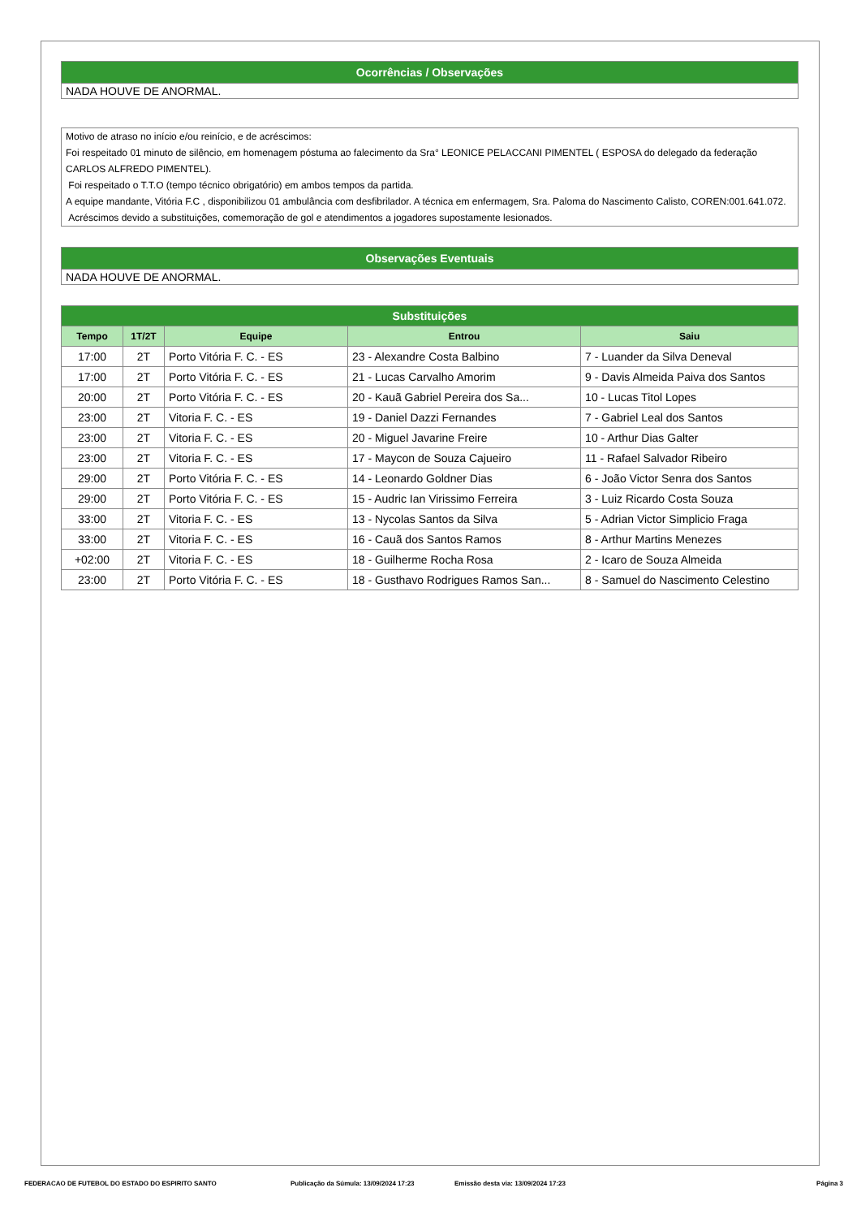Ocorrências / Observações
NADA HOUVE DE ANORMAL.
Motivo de atraso no início e/ou reinício, e de acréscimos:
Foi respeitado 01 minuto de silêncio, em homenagem póstuma ao falecimento da Sra° LEONICE PELACCANI PIMENTEL ( ESPOSA do delegado da federação CARLOS ALFREDO PIMENTEL).
Foi respeitado o T.T.O (tempo técnico obrigatório) em ambos tempos da partida.
A equipe mandante, Vitória F.C , disponibilizou 01 ambulância com desfibrilador. A técnica em enfermagem, Sra. Paloma do Nascimento Calisto, COREN:001.641.072.
Acréscimos devido a substituições, comemoração de gol e atendimentos a jogadores supostamente lesionados.
Observações Eventuais
NADA HOUVE DE ANORMAL.
| Substituições | | | | |
| --- | --- | --- | --- | --- |
| Tempo | 1T/2T | Equipe | Entrou | Saiu |
| 17:00 | 2T | Porto Vitória F. C. - ES | 23 - Alexandre Costa Balbino | 7 - Luander da Silva Deneval |
| 17:00 | 2T | Porto Vitória F. C. - ES | 21 - Lucas Carvalho Amorim | 9 - Davis Almeida Paiva dos Santos |
| 20:00 | 2T | Porto Vitória F. C. - ES | 20 - Kauã Gabriel Pereira dos Sa... | 10 - Lucas Titol Lopes |
| 23:00 | 2T | Vitoria F. C. - ES | 19 - Daniel Dazzi Fernandes | 7 - Gabriel Leal dos Santos |
| 23:00 | 2T | Vitoria F. C. - ES | 20 - Miguel Javarine Freire | 10 - Arthur Dias Galter |
| 23:00 | 2T | Vitoria F. C. - ES | 17 - Maycon de Souza Cajueiro | 11 - Rafael Salvador Ribeiro |
| 29:00 | 2T | Porto Vitória F. C. - ES | 14 - Leonardo Goldner Dias | 6 - João Victor Senra dos Santos |
| 29:00 | 2T | Porto Vitória F. C. - ES | 15 - Audric Ian Virissimo Ferreira | 3 - Luiz Ricardo Costa Souza |
| 33:00 | 2T | Vitoria F. C. - ES | 13 - Nycolas Santos da Silva | 5 - Adrian Victor Simplicio Fraga |
| 33:00 | 2T | Vitoria F. C. - ES | 16 - Cauã dos Santos Ramos | 8 - Arthur Martins Menezes |
| +02:00 | 2T | Vitoria F. C. - ES | 18 - Guilherme Rocha Rosa | 2 - Icaro de Souza Almeida |
| 23:00 | 2T | Porto Vitória F. C. - ES | 18 - Gusthavo Rodrigues Ramos San... | 8 - Samuel do Nascimento Celestino |
FEDERACAO DE FUTEBOL DO ESTADO DO ESPIRITO SANTO Publicação da Súmula: 13/09/2024 17:23 Emissão desta via: 13/09/2024 17:23 Página 3